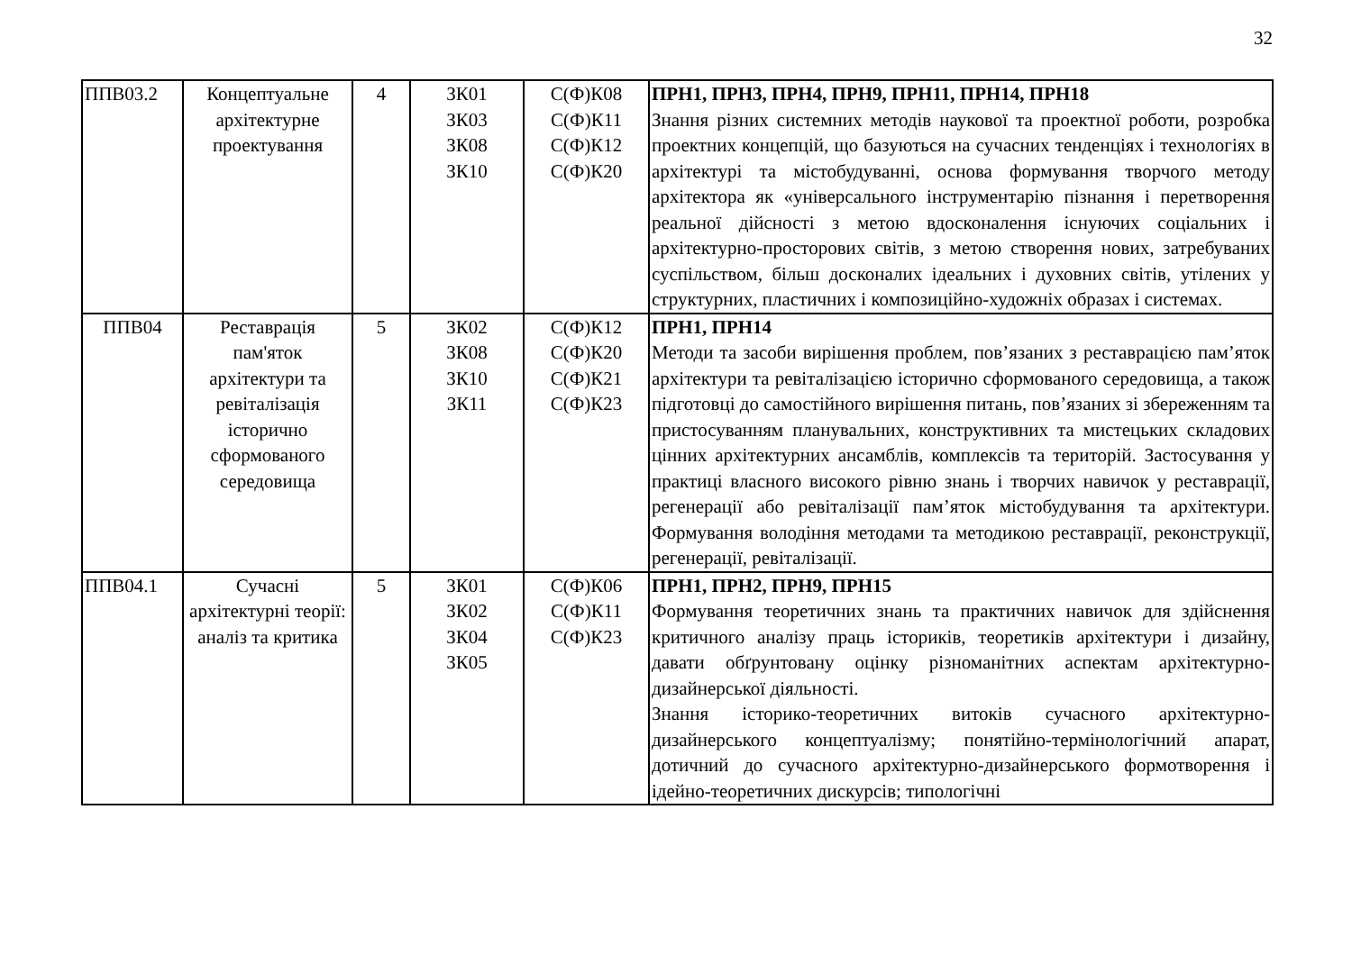32
| ППВ03.2 | Концептуальне архітектурне проектування | 4 | ЗК01 ЗК03 ЗК08 ЗК10 | С(Ф)К08 С(Ф)К11 С(Ф)К12 С(Ф)К20 | ПРН1, ПРН3, ПРН4, ПРН9, ПРН11, ПРН14, ПРН18 Знання різних системних методів наукової та проектної роботи, розробка проектних концепцій, що базуються на сучасних тенденціях і технологіях в архітектурі та містобудуванні, основа формування творчого методу архітектора як «універсального інструментарію пізнання і перетворення реальної дійсності з метою вдосконалення існуючих соціальних і архітектурно-просторових світів, з метою створення нових, затребуваних суспільством, більш досконалих ідеальних і духовних світів, утілених у структурних, пластичних і композиційно-художніх образах і системах. |
| ППВ04 | Реставрація пам'яток архітектури та ревіталізація історично сформованого середовища | 5 | ЗК02 ЗК08 ЗК10 ЗК11 | С(Ф)К12 С(Ф)К20 С(Ф)К21 С(Ф)К23 | ПРН1, ПРН14 Методи та засоби вирішення проблем, пов’язаних з реставрацією пам’яток архітектури та ревіталізацією історично сформованого середовища, а також підготовці до самостійного вирішення питань, пов’язаних зі збереженням та пристосуванням планувальних, конструктивних та мистецьких складових цінних архітектурних ансамблів, комплексів та територій. Застосування у практиці власного високого рівню знань і творчих навичок у реставрації, регенерації або ревіталізації пам’яток містобудування та архітектури. Формування володіння методами та методикою реставрації, реконструкції, регенерації, ревіталізації. |
| ППВ04.1 | Сучасні архітектурні теорії: аналіз та критика | 5 | ЗК01 ЗК02 ЗК04 ЗК05 | С(Ф)К06 С(Ф)К11 С(Ф)К23 | ПРН1, ПРН2, ПРН9, ПРН15 Формування теоретичних знань та практичних навичок для здійснення критичного аналізу праць істориків, теоретиків архітектури і дизайну, давати обґрунтовану оцінку різноманітних аспектам архітектурно-дизайнерської діяльності. Знання історико-теоретичних витоків сучасного архітектурно-дизайнерського концептуалізму; понятійно-термінологічний апарат, дотичний до сучасного архітектурно-дизайнерського формотворення і ідейно-теоретичних дискурсів; типологічні |